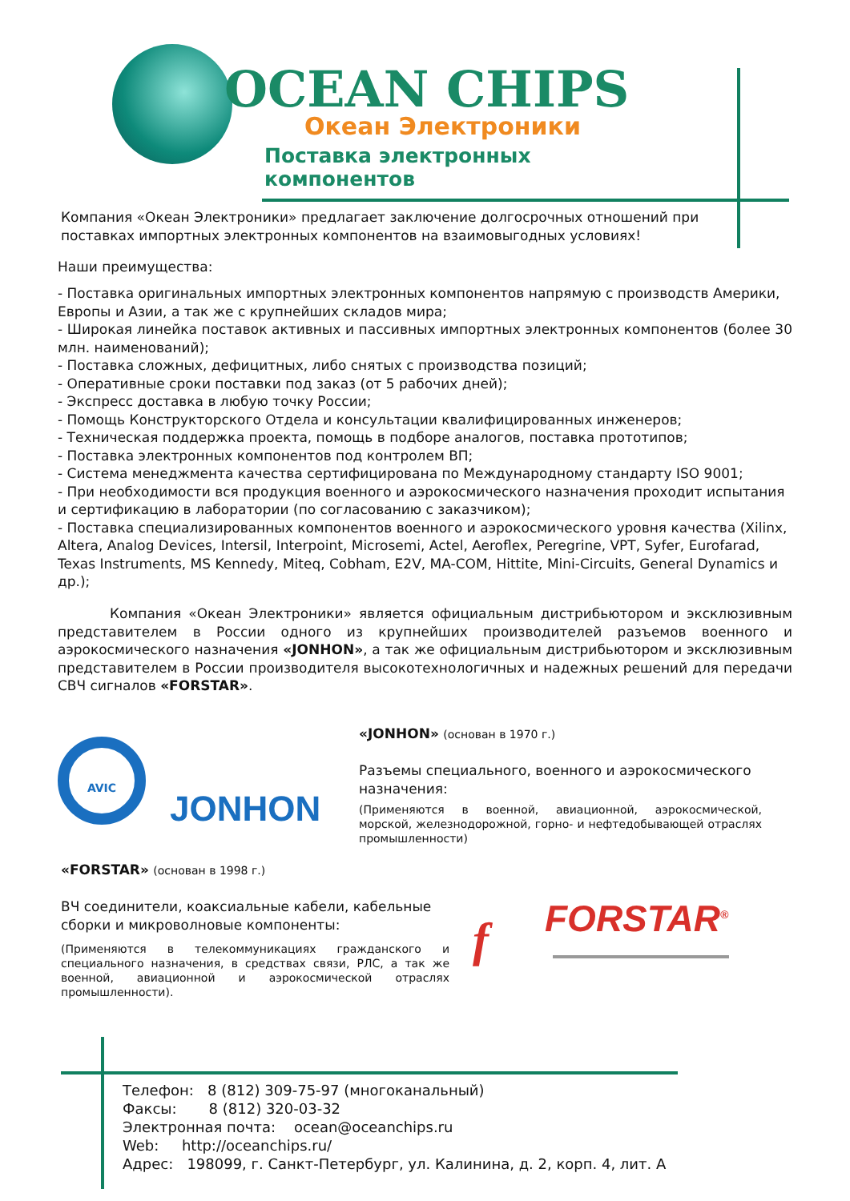OCEAN CHIPS
Океан Электроники
Поставка электронных компонентов
Компания «Океан Электроники» предлагает заключение долгосрочных отношений при поставках импортных электронных компонентов на взаимовыгодных условиях!
Наши преимущества:
- Поставка оригинальных импортных электронных компонентов напрямую с производств Америки, Европы и Азии, а так же с крупнейших складов мира;
- Широкая линейка поставок активных и пассивных импортных электронных компонентов (более 30 млн. наименований);
- Поставка сложных, дефицитных, либо снятых с производства позиций;
- Оперативные сроки поставки под заказ (от 5 рабочих дней);
- Экспресс доставка в любую точку России;
- Помощь Конструкторского Отдела и консультации квалифицированных инженеров;
- Техническая поддержка проекта, помощь в подборе аналогов, поставка прототипов;
- Поставка электронных компонентов под контролем ВП;
- Система менеджмента качества сертифицирована по Международному стандарту ISO 9001;
- При необходимости вся продукция военного и аэрокосмического назначения проходит испытания и сертификацию в лаборатории (по согласованию с заказчиком);
- Поставка специализированных компонентов военного и аэрокосмического уровня качества (Xilinx, Altera, Analog Devices, Intersil, Interpoint, Microsemi, Actel, Aeroflex, Peregrine, VPT, Syfer, Eurofarad, Texas Instruments, MS Kennedy, Miteq, Cobham, E2V, MA-COM, Hittite, Mini-Circuits, General Dynamics и др.);
Компания «Океан Электроники» является официальным дистрибьютором и эксклюзивным представителем в России одного из крупнейших производителей разъемов военного и аэрокосмического назначения «JONHON», а так же официальным дистрибьютором и эксклюзивным представителем в России производителя высокотехнологичных и надежных решений для передачи СВЧ сигналов «FORSTAR».
AVIC
JONHON
«JONHON» (основан в 1970 г.)
Разъемы специального, военного и аэрокосмического назначения:
(Применяются в военной, авиационной, аэрокосмической, морской, железнодорожной, горно- и нефтедобывающей отраслях промышленности)
«FORSTAR» (основан в 1998 г.)
ВЧ соединители, коаксиальные кабели, кабельные сборки и микроволновые компоненты:
(Применяются в телекоммуникациях гражданского и специального назначения, в средствах связи, РЛС, а так же военной, авиационной и аэрокосмической отраслях промышленности).
FORSTAR<sup>®</sup>
f
Телефон: 8 (812) 309-75-97 (многоканальный) Факсы: 8 (812) 320-03-32 Электронная почта: ocean@oceanchips.ru Web: http://oceanchips.ru/ Адрес: 198099, г. Санкт-Петербург, ул. Калинина, д. 2, корп. 4, лит. А